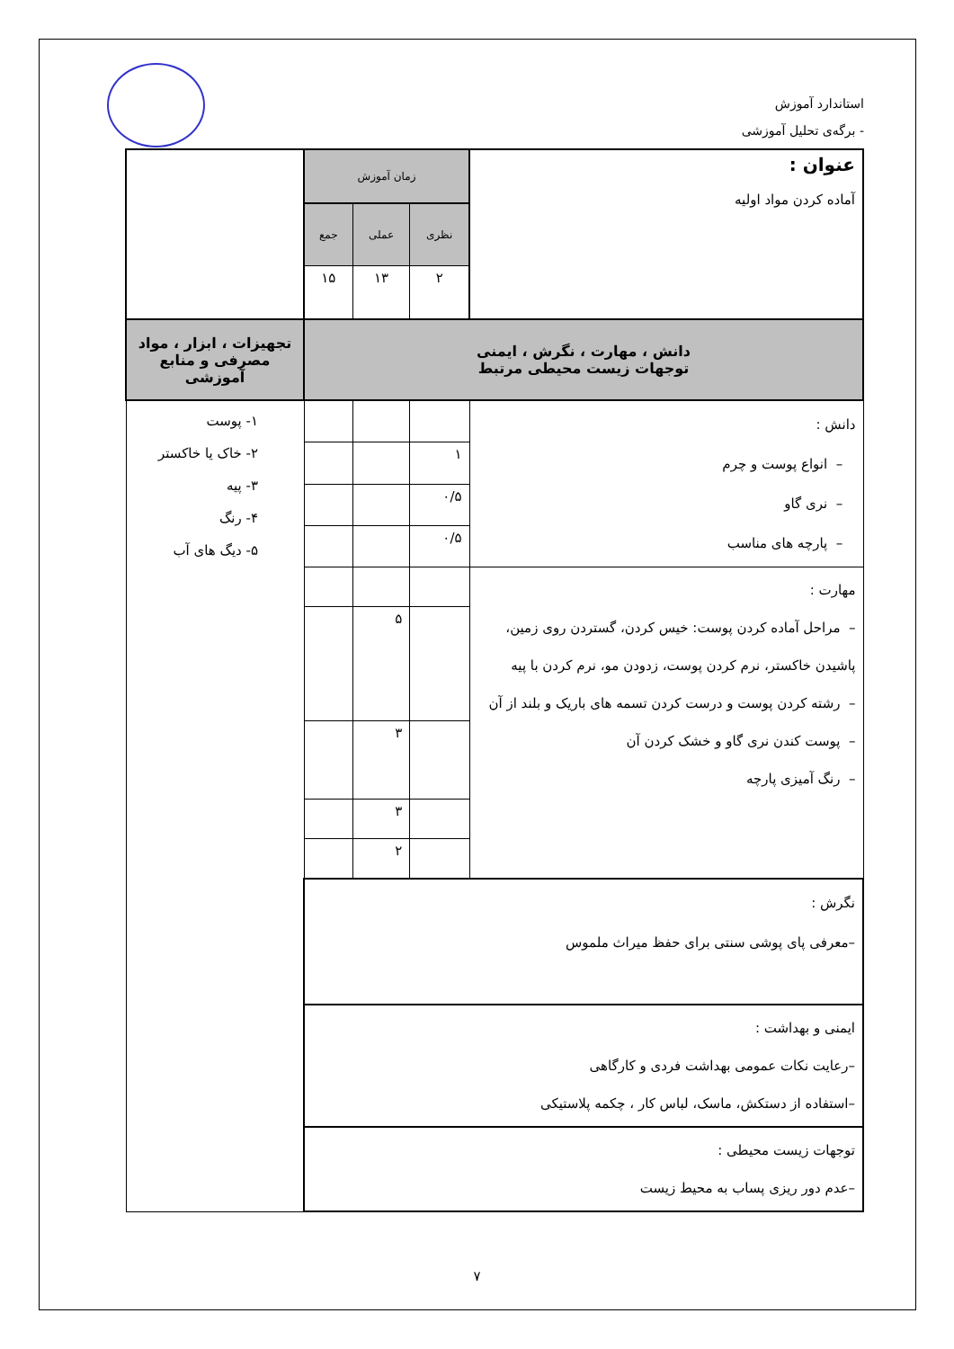استاندارد آموزش
- برگه‌ی تحلیل آموزشی
| عنوان : آماده کردن مواد اولیه | زمان آموزش | | | |
| | نظری | عملی | جمع | |
| | ۲ | ۱۳ | ۱۵ | |
| دانش ، مهارت ، نگرش ، ایمنی توجهات زیست محیطی مرتبط | | | | تجهیزات ، ابزار ، مواد مصرفی و منابع آموزشی |
| دانش : – انواع پوست و چرم – نری گاو – پارچه های مناسب | | | | ۱- پوست ۲- خاک یا خاکستر ۳- پیه ۴- رنگ ۵- دیگ های آب |
| | ۱ | | | |
| | ۰/۵ | | | |
| | ۰/۵ | | | |
| مهارت : – مراحل آماده کردن پوست: خیس کردن، گستردن روی زمین، پاشیدن خاکستر، نرم کردن پوست، زدودن مو، نرم کردن با پیه – رشته کردن پوست و درست کردن تسمه های باریک و بلند از آن – پوست کندن نری گاو و خشک کردن آن – رنگ آمیزی پارچه | | | | |
| | | ۵ | | |
| | | ۳ | | |
| | | ۳ | | |
| | | ۲ | | |
| نگرش : –معرفی پای پوشی سنتی برای حفظ میراث ملموس | | | | |
| ایمنی و بهداشت : –رعایت نکات عمومی بهداشت فردی و کارگاهی –استفاده از دستکش، ماسک، لباس کار ، چکمه پلاستیکی | | | | |
| توجهات زیست محیطی : –عدم دور ریزی پساب به محیط زیست | | | | |
۷